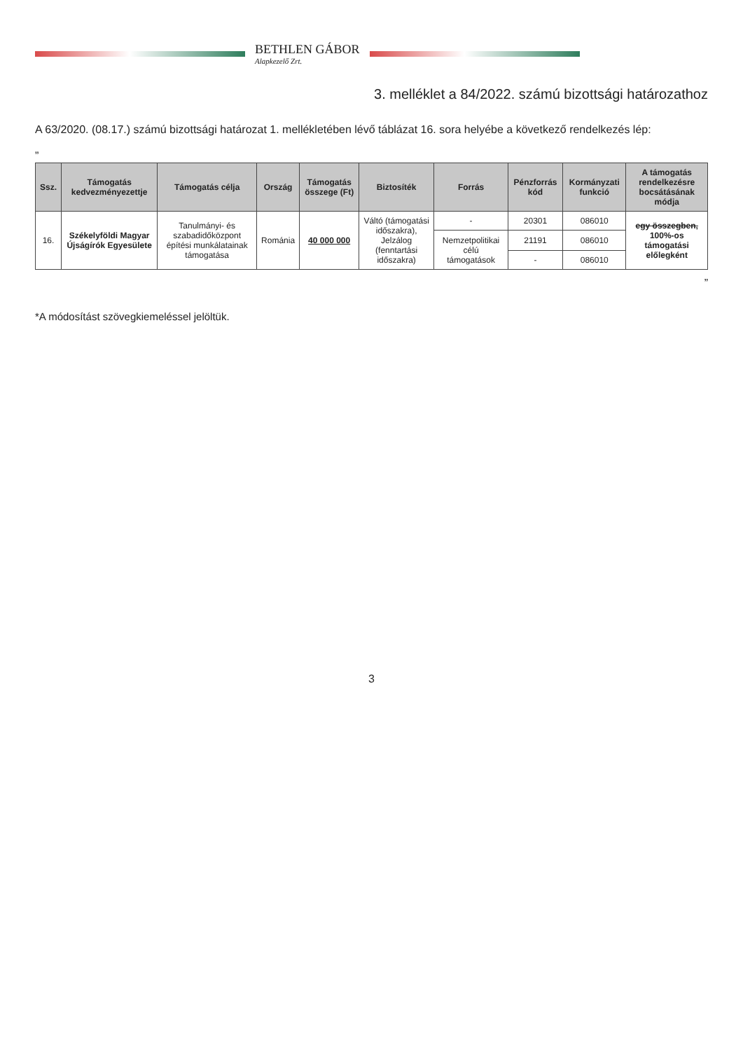BETHLEN GÁBOR
Alapkezelő Zrt.
3. melléklet a 84/2022. számú bizottsági határozathoz
A 63/2020. (08.17.) számú bizottsági határozat 1. mellékletében lévő táblázat 16. sora helyébe a következő rendelkezés lép:
„
| Ssz. | Támogatás kedvezményezettje | Támogatás célja | Ország | Támogatás összege (Ft) | Biztosíték | Forrás | Pénzforrás kód | Kormányzati funkció | A támogatás rendelkezésre bocsátásának módja |
| --- | --- | --- | --- | --- | --- | --- | --- | --- | --- |
| 16. | Székelyföldi Magyar Újságírók Egyesülete | Tanulmányi- és szabadidőközpont építési munkálatainak támogatása | Románia | 40 000 000 | Váltó (támogatási időszakra), Jelzálog (fenntartási időszakra) | - | 20301 | 086010 | egy összegben, 100%-os támogatási előlegként |
| | | | | | | Nemzetpolitikai célú támogatások | 21191 | 086010 | |
| | | | | | | | - | 086010 | |
”
*A módosítást szövegkiemeléssel jelöltük.
3